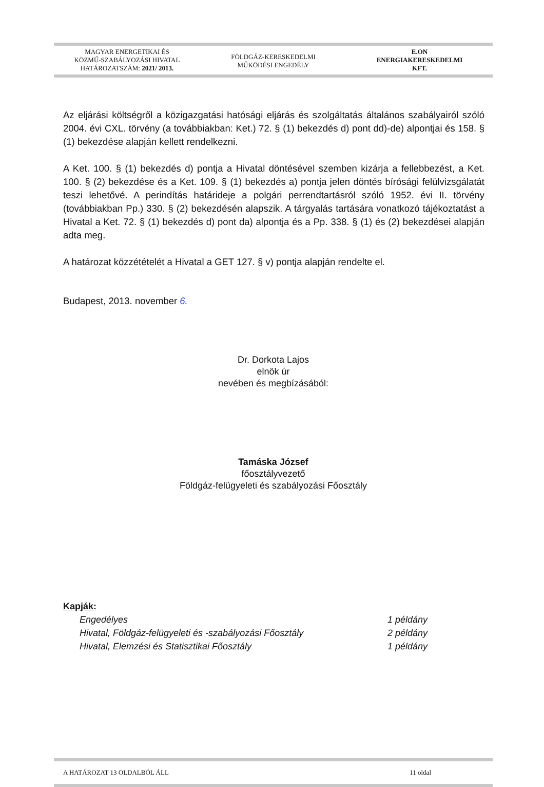MAGYAR ENERGETIKAI ÉS
KÖZMŰ-SZABÁLYOZÁSI HIVATAL
HATÁROZATSZÁM: 2021/ 2013.
FÖLDGÁZ-KERESKEDELMI
MŰKÖDÉSI ENGEDÉLY
E.ON
ENERGIAKERESKEDELMI
KFT.
Az eljárási költségről a közigazgatási hatósági eljárás és szolgáltatás általános szabályairól szóló 2004. évi CXL. törvény (a továbbiakban: Ket.) 72. § (1) bekezdés d) pont dd)-de) alpontjai és 158. § (1) bekezdése alapján kellett rendelkezni.
A Ket. 100. § (1) bekezdés d) pontja a Hivatal döntésével szemben kizárja a fellebbezést, a Ket. 100. § (2) bekezdése és a Ket. 109. § (1) bekezdés a) pontja jelen döntés bírósági felülvizsgálatát teszi lehetővé. A perindítás határideje a polgári perrendtartásról szóló 1952. évi II. törvény (továbbiakban Pp.) 330. § (2) bekezdésén alapszik. A tárgyalás tartására vonatkozó tájékoztatást a Hivatal a Ket. 72. § (1) bekezdés d) pont da) alpontja és a Pp. 338. § (1) és (2) bekezdései alapján adta meg.
A határozat közzétételét a Hivatal a GET 127. § v) pontja alapján rendelte el.
Budapest, 2013. november 6.
Dr. Dorkota Lajos
elnök úr
nevében és megbízásából:
Tamáska József
főosztályvezető
Földgáz-felügyeleti és szabályozási Főosztály
Kapják:
Engedélyes 1 példány
Hivatal, Földgáz-felügyeleti és -szabályozási Főosztály 2 példány
Hivatal, Elemzési és Statisztikai Főosztály 1 példány
A HATÁROZAT 13 OLDALBÓL ÁLL 11 oldal